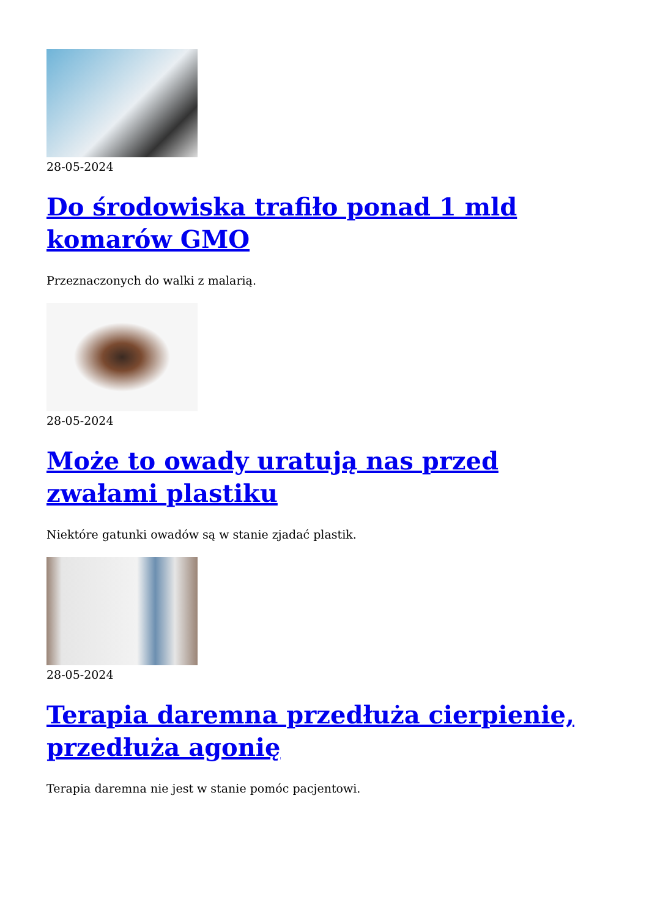28-05-2024
Do środowiska trafiło ponad 1 mld komarów GMO
Przeznaczonych do walki z malarią.
28-05-2024
Może to owady uratują nas przed zwałami plastiku
Niektóre gatunki owadów są w stanie zjadać plastik.
28-05-2024
Terapia daremna przedłuża cierpienie, przedłuża agonię
Terapia daremna nie jest w stanie pomóc pacjentowi.